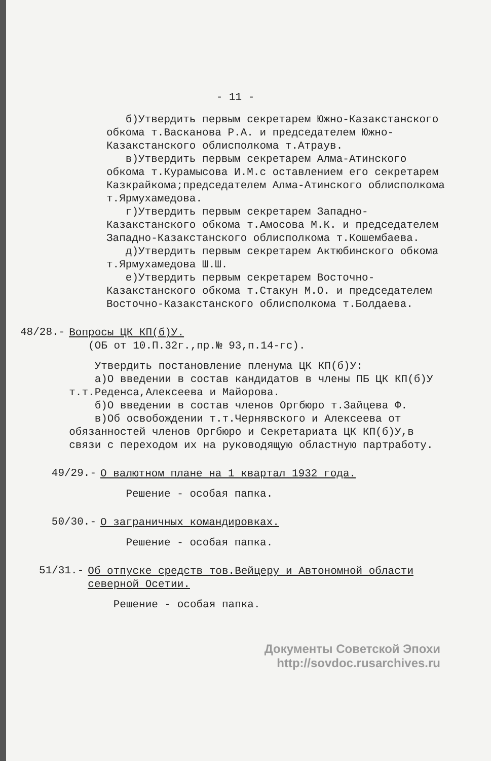- 11 -
б)Утвердить первым секретарем Южно-Казакстанского обкома т.Васканова Р.А. и председателем Южно-Казакстанского облисполкома т.Атраув.
в)Утвердить первым секретарем Алма-Атинского обкома т.Курамысова И.М.с оставлением его секретарем Казкрайкома;председателем Алма-Атинского облисполкома т.Ярмухамедова.
г)Утвердить первым секретарем Западно-Казакстанского обкома т.Амосова М.К. и председателем Западно-Казакстанского облисполкома т.Кошембаева.
д)Утвердить первым секретарем Актюбинского обкома т.Ярмухамедова Ш.Ш.
е)Утвердить первым секретарем Восточно-Казакстанского обкома т.Стакун М.О. и председателем Восточно-Казакстанского облисполкома т.Болдаева.
48/28.-
Вопросы ЦК КП(б)У.
(ОБ от 10.П.32г.,пр.№ 93,п.14-гс).
Утвердить постановление пленума ЦК КП(б)У:
а)О введении в состав кандидатов в члены ПБ ЦК КП(б)У т.т.Реденса,Алексеева и Майорова.
б)О введении в состав членов Оргбюро т.Зайцева Ф.
в)Об освобождении т.т.Чернявского и Алексеева от обязанностей членов Оргбюро и Секретариата ЦК КП(б)У,в связи с переходом их на руководящую областную партработу.
49/29.-
О валютном плане на 1 квартал 1932 года.
Решение - особая папка.
50/30.-
О заграничных командировках.
Решение - особая папка.
51/31.-
Об отпуске средств тов.Вейцеру и Автономной области северной Осетии.
Решение - особая папка.
Документы Советской Эпохи
http://sovdoc.rusarchives.ru